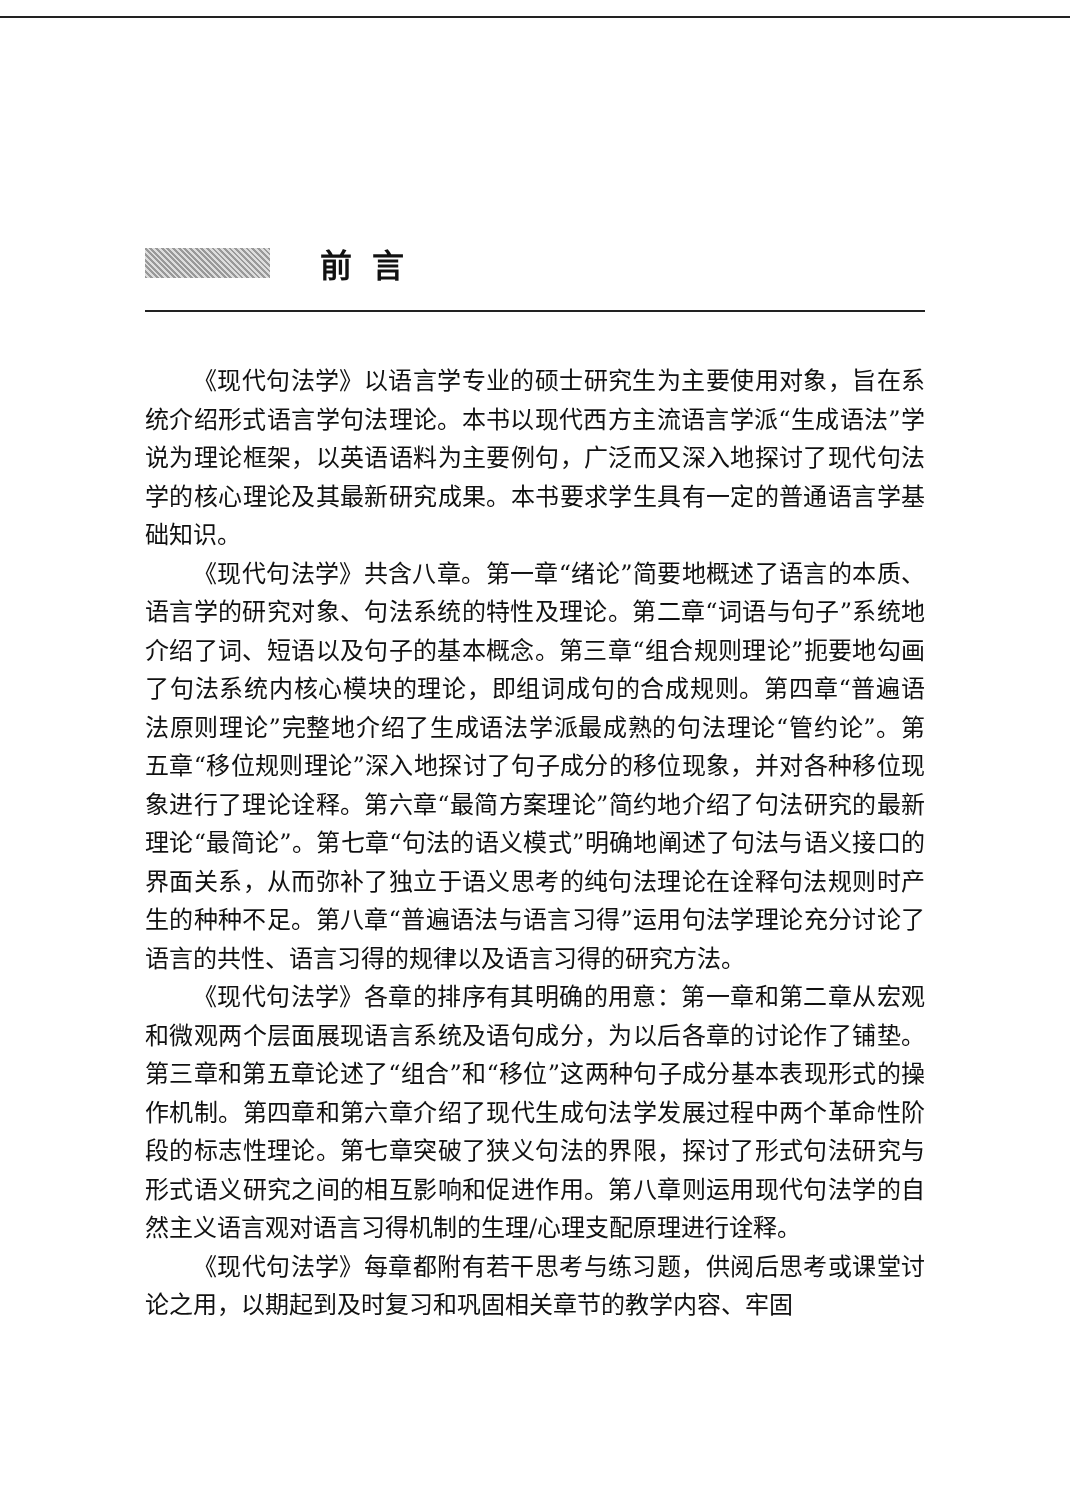前言
《现代句法学》以语言学专业的硕士研究生为主要使用对象，旨在系统介绍形式语言学句法理论。本书以现代西方主流语言学派“生成语法”学说为理论框架，以英语语料为主要例句，广泛而又深入地探讨了现代句法学的核心理论及其最新研究成果。本书要求学生具有一定的普通语言学基础知识。
《现代句法学》共含八章。第一章“绪论”简要地概述了语言的本质、语言学的研究对象、句法系统的特性及理论。第二章“词语与句子”系统地介绍了词、短语以及句子的基本概念。第三章“组合规则理论”扼要地勾画了句法系统内核心模块的理论，即组词成句的合成规则。第四章“普遍语法原则理论”完整地介绍了生成语法学派最成熟的句法理论“管约论”。第五章“移位规则理论”深入地探讨了句子成分的移位现象，并对各种移位现象进行了理论诠释。第六章“最简方案理论”简约地介绍了句法研究的最新理论“最简论”。第七章“句法的语义模式”明确地阐述了句法与语义接口的界面关系，从而弥补了独立于语义思考的纯句法理论在诠释句法规则时产生的种种不足。第八章“普遍语法与语言习得”运用句法学理论充分讨论了语言的共性、语言习得的规律以及语言习得的研究方法。
《现代句法学》各章的排序有其明确的用意：第一章和第二章从宏观和微观两个层面展现语言系统及语句成分，为以后各章的讨论作了铺垫。第三章和第五章论述了“组合”和“移位”这两种句子成分基本表现形式的操作机制。第四章和第六章介绍了现代生成句法学发展过程中两个革命性阶段的标志性理论。第七章突破了狭义句法的界限，探讨了形式句法研究与形式语义研究之间的相互影响和促进作用。第八章则运用现代句法学的自然主义语言观对语言习得机制的生理/心理支配原理进行诠释。
《现代句法学》每章都附有若干思考与练习题，供阅后思考或课堂讨论之用，以期起到及时复习和巩固相关章节的教学内容、牢固